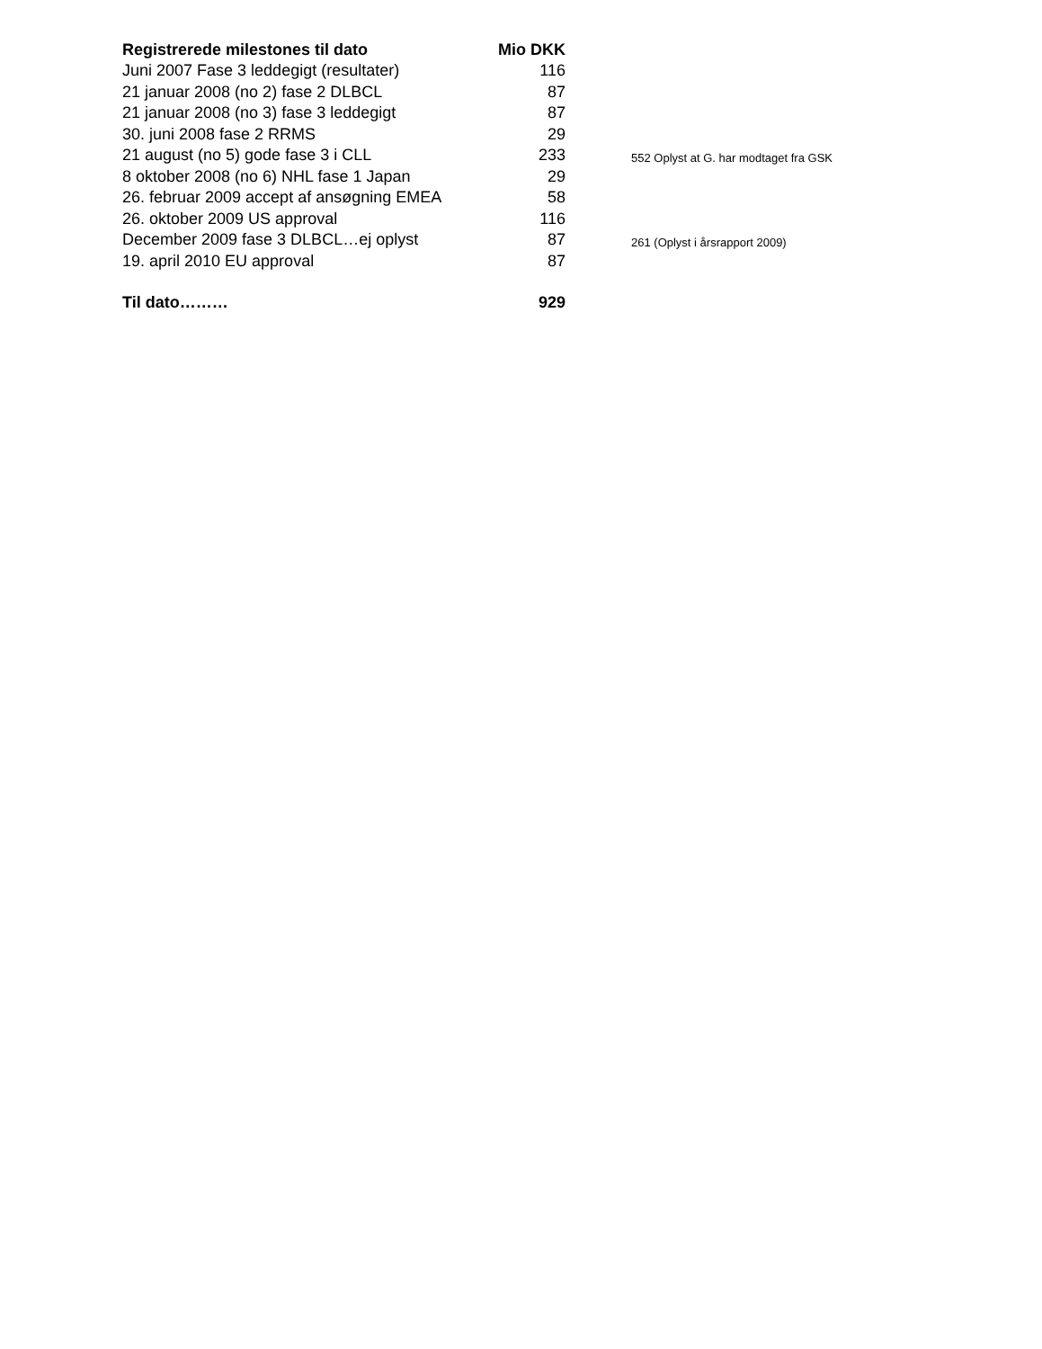| Registrerede milestones til dato | Mio DKK | |
| Juni 2007 Fase 3 leddegigt (resultater) | 116 | |
| 21 januar 2008 (no 2) fase 2 DLBCL | 87 | |
| 21 januar 2008 (no 3) fase 3 leddegigt | 87 | |
| 30. juni 2008 fase 2 RRMS | 29 | |
| 21 august (no 5) gode fase 3 i CLL | 233 | 552 Oplyst at G. har modtaget fra GSK |
| 8 oktober 2008 (no 6) NHL fase 1 Japan | 29 | |
| 26. februar 2009 accept af ansøgning EMEA | 58 | |
| 26. oktober 2009 US approval | 116 | |
| December 2009 fase 3 DLBCL…ej oplyst | 87 | 261 (Oplyst i årsrapport 2009) |
| 19. april 2010 EU approval | 87 | |
| Til dato……… | 929 | |